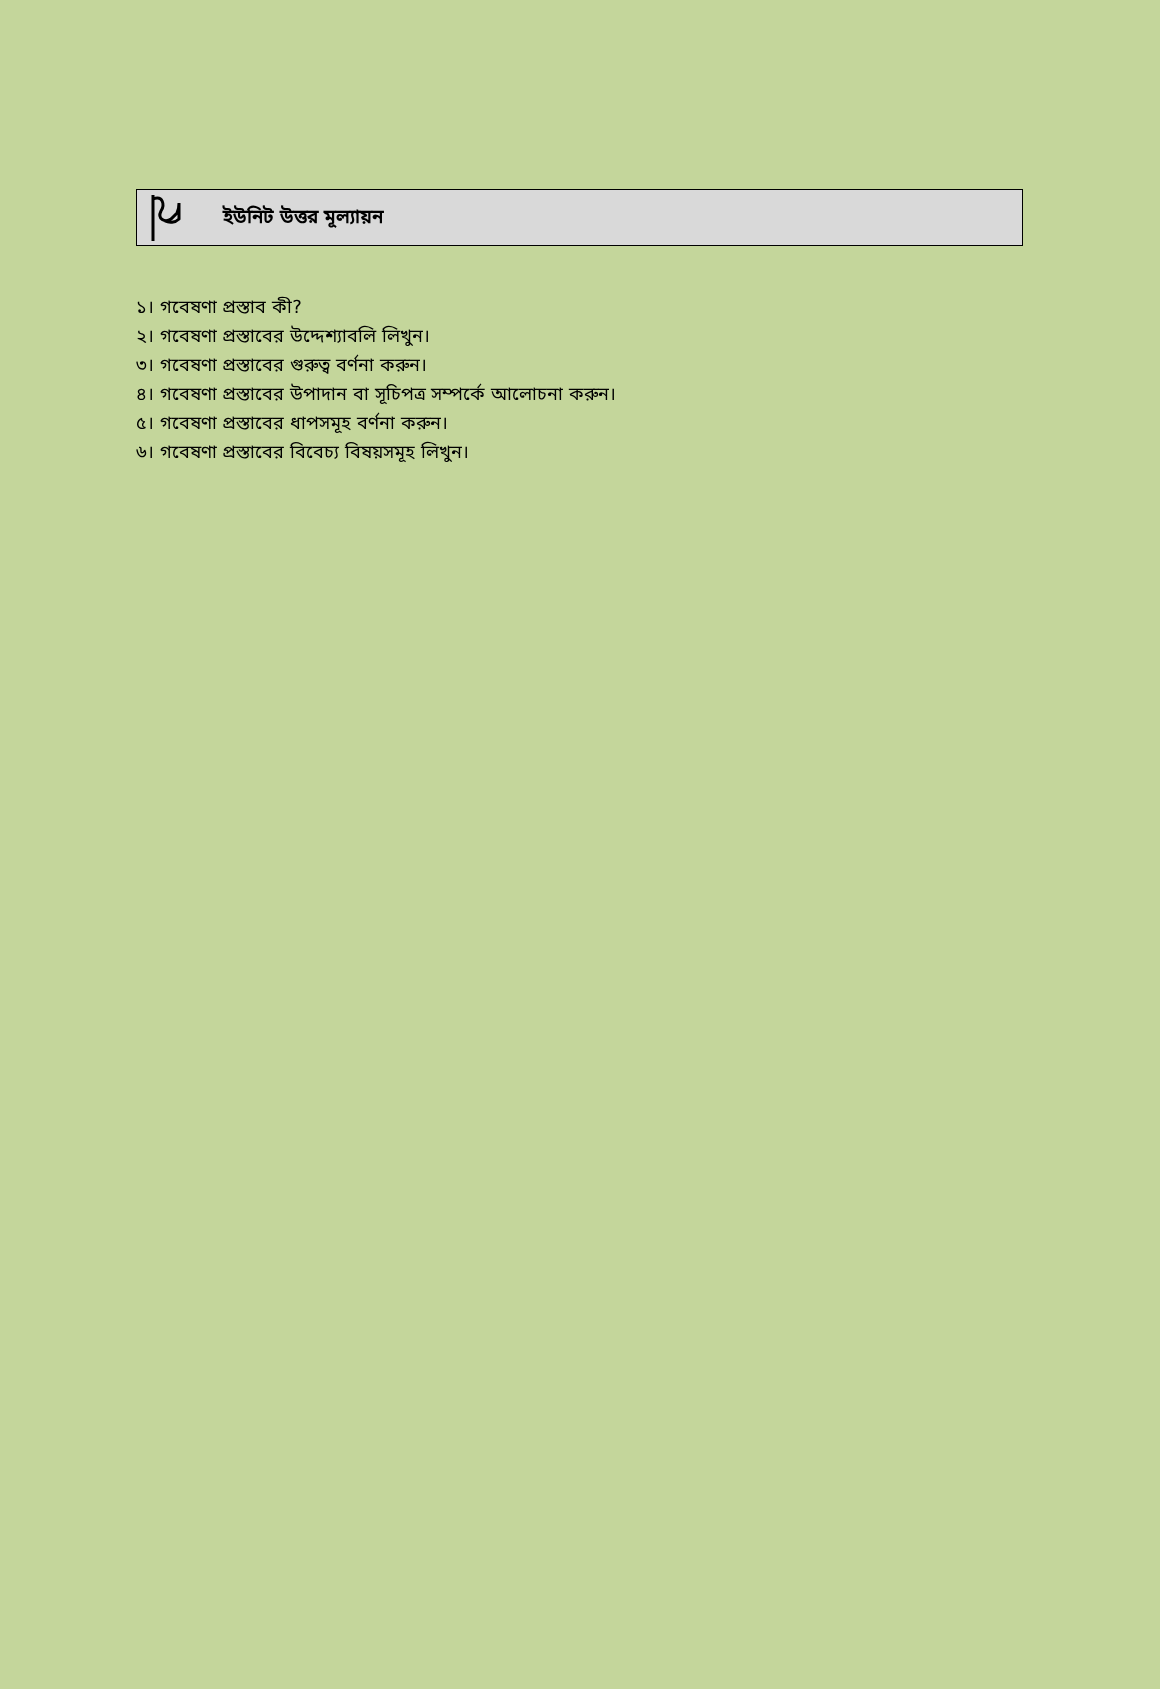ইউনিট উত্তর মূল্যায়ন
১। গবেষণা প্রস্তাব কী?
২। গবেষণা প্রস্তাবের উদ্দেশ্যাবলি লিখুন।
৩। গবেষণা প্রস্তাবের গুরুত্ব বর্ণনা করুন।
৪। গবেষণা প্রস্তাবের উপাদান বা সূচিপত্র সম্পর্কে আলোচনা করুন।
৫। গবেষণা প্রস্তাবের ধাপসমূহ বর্ণনা করুন।
৬। গবেষণা প্রস্তাবের বিবেচ্য বিষয়সমূহ লিখুন।